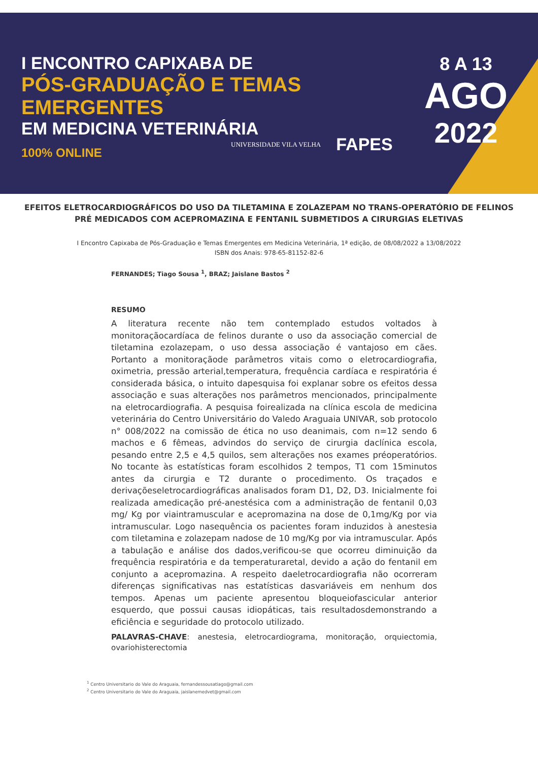I ENCONTRO CAPIXABA DE
PÓS-GRADUAÇÃO E TEMAS EMERGENTES
EM MEDICINA VETERINÁRIA
100% ONLINE
UNIVERSIDADE VILA VELHA FAPES
8 A 13
AGO
2022
EFEITOS ELETROCARDIOGRÁFICOS DO USO DA TILETAMINA E ZOLAZEPAM NO TRANS-OPERATÓRIO DE FELINOS PRÉ MEDICADOS COM ACEPROMAZINA E FENTANIL SUBMETIDOS A CIRURGIAS ELETIVAS
I Encontro Capixaba de Pós-Graduação e Temas Emergentes em Medicina Veterinária, 1ª edição, de 08/08/2022 a 13/08/2022
ISBN dos Anais: 978-65-81152-82-6
FERNANDES; Tiago Sousa <sup>1</sup>, BRAZ; Jaislane Bastos <sup>2</sup>
RESUMO
A literatura recente não tem contemplado estudos voltados à monitoraçãocardíaca de felinos durante o uso da associação comercial de tiletamina ezolazepam, o uso dessa associação é vantajoso em cães. Portanto a monitoraçãode parâmetros vitais como o eletrocardiografia, oximetria, pressão arterial,temperatura, frequência cardíaca e respiratória é considerada básica, o intuito dapesquisa foi explanar sobre os efeitos dessa associação e suas alterações nos parâmetros mencionados, principalmente na eletrocardiografia. A pesquisa foirealizada na clínica escola de medicina veterinária do Centro Universitário do Valedo Araguaia UNIVAR, sob protocolo n° 008/2022 na comissão de ética no uso deanimais, com n=12 sendo 6 machos e 6 fêmeas, advindos do serviço de cirurgia daclínica escola, pesando entre 2,5 e 4,5 quilos, sem alterações nos exames préoperatórios. No tocante às estatísticas foram escolhidos 2 tempos, T1 com 15minutos antes da cirurgia e T2 durante o procedimento. Os traçados e derivaçõeseletrocardiográficas analisados foram D1, D2, D3. Inicialmente foi realizada amedicação pré-anestésica com a administração de fentanil 0,03 mg/ Kg por viaintramuscular e acepromazina na dose de 0,1mg/Kg por via intramuscular. Logo nasequência os pacientes foram induzidos à anestesia com tiletamina e zolazepam nadose de 10 mg/Kg por via intramuscular. Após a tabulação e análise dos dados,verificou-se que ocorreu diminuição da frequência respiratória e da temperaturaretal, devido a ação do fentanil em conjunto a acepromazina. A respeito daeletrocardiografia não ocorreram diferenças significativas nas estatísticas dasvariáveis em nenhum dos tempos. Apenas um paciente apresentou bloqueiofascicular anterior esquerdo, que possui causas idiopáticas, tais resultadosdemonstrando a eficiência e seguridade do protocolo utilizado.
PALAVRAS-CHAVE: anestesia, eletrocardiograma, monitoração, orquiectomia, ovariohisterectomia
<sup>1</sup> Centro Universitario do Vale do Araguaia, fernandessousatiago@gmail.com
<sup>2</sup> Centro Universitario do Vale do Araguaia, jaislanemedvet@gmail.com